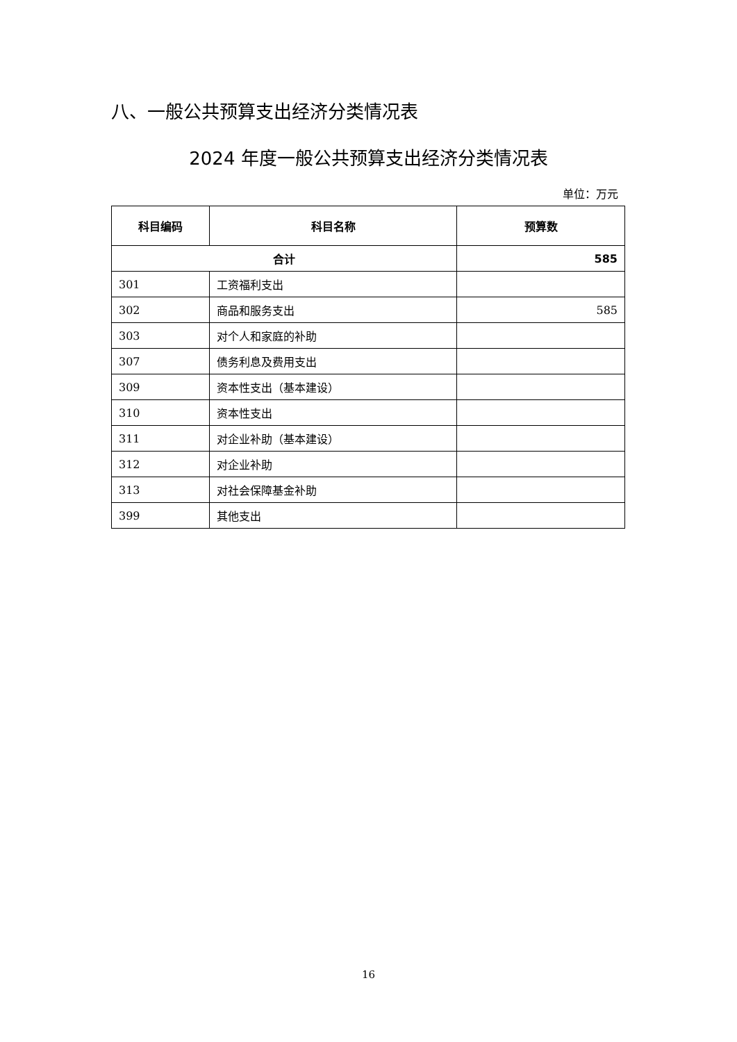八、一般公共预算支出经济分类情况表
2024 年度一般公共预算支出经济分类情况表
单位：万元
| 科目编码 | 科目名称 | 预算数 |
| --- | --- | --- |
| 合计 | | 585 |
| 301 | 工资福利支出 | |
| 302 | 商品和服务支出 | 585 |
| 303 | 对个人和家庭的补助 | |
| 307 | 债务利息及费用支出 | |
| 309 | 资本性支出（基本建设） | |
| 310 | 资本性支出 | |
| 311 | 对企业补助（基本建设） | |
| 312 | 对企业补助 | |
| 313 | 对社会保障基金补助 | |
| 399 | 其他支出 | |
16